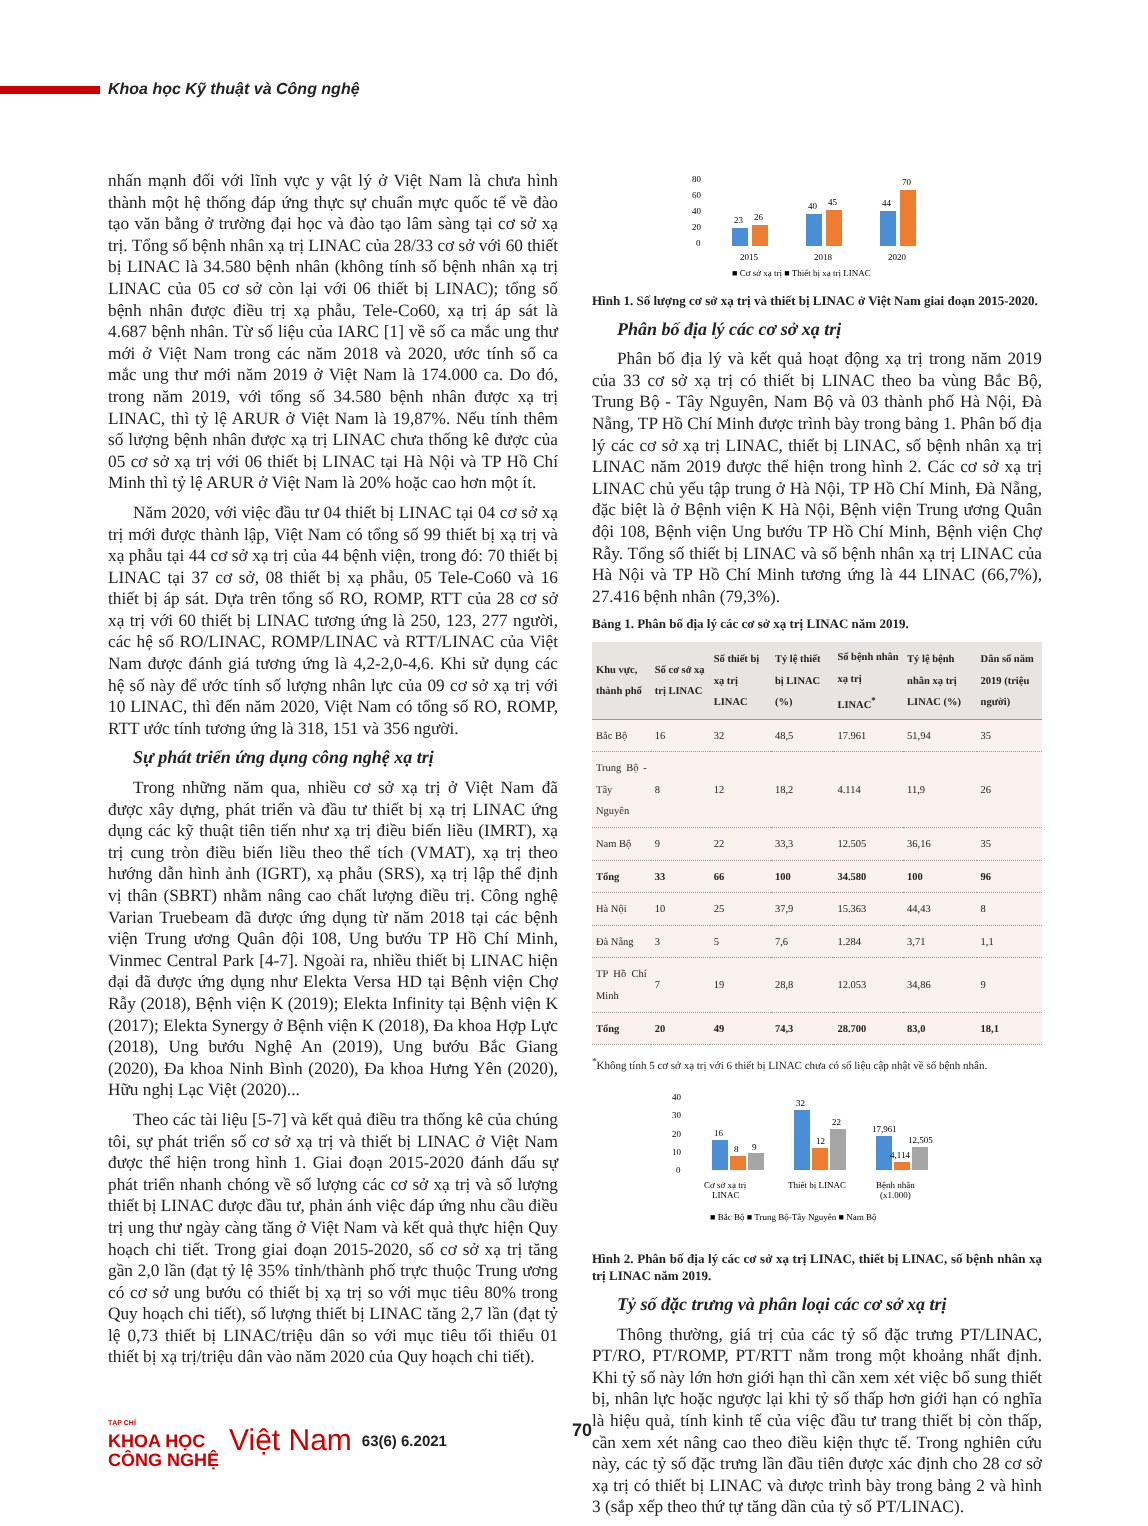Khoa học Kỹ thuật và Công nghệ
nhấn mạnh đối với lĩnh vực y vật lý ở Việt Nam là chưa hình thành một hệ thống đáp ứng thực sự chuẩn mực quốc tế về đào tạo văn bằng ở trường đại học và đào tạo lâm sàng tại cơ sở xạ trị. Tổng số bệnh nhân xạ trị LINAC của 28/33 cơ sở với 60 thiết bị LINAC là 34.580 bệnh nhân (không tính số bệnh nhân xạ trị LINAC của 05 cơ sở còn lại với 06 thiết bị LINAC); tổng số bệnh nhân được điều trị xạ phẫu, Tele-Co60, xạ trị áp sát là 4.687 bệnh nhân. Từ số liệu của IARC [1] về số ca mắc ung thư mới ở Việt Nam trong các năm 2018 và 2020, ước tính số ca mắc ung thư mới năm 2019 ở Việt Nam là 174.000 ca. Do đó, trong năm 2019, với tổng số 34.580 bệnh nhân được xạ trị LINAC, thì tỷ lệ ARUR ở Việt Nam là 19,87%. Nếu tính thêm số lượng bệnh nhân được xạ trị LINAC chưa thống kê được của 05 cơ sở xạ trị với 06 thiết bị LINAC tại Hà Nội và TP Hồ Chí Minh thì tỷ lệ ARUR ở Việt Nam là 20% hoặc cao hơn một ít.
Năm 2020, với việc đầu tư 04 thiết bị LINAC tại 04 cơ sở xạ trị mới được thành lập, Việt Nam có tổng số 99 thiết bị xạ trị và xạ phẫu tại 44 cơ sở xạ trị của 44 bệnh viện, trong đó: 70 thiết bị LINAC tại 37 cơ sở, 08 thiết bị xạ phẫu, 05 Tele-Co60 và 16 thiết bị áp sát. Dựa trên tổng số RO, ROMP, RTT của 28 cơ sở xạ trị với 60 thiết bị LINAC tương ứng là 250, 123, 277 người, các hệ số RO/LINAC, ROMP/LINAC và RTT/LINAC của Việt Nam được đánh giá tương ứng là 4,2-2,0-4,6. Khi sử dụng các hệ số này để ước tính số lượng nhân lực của 09 cơ sở xạ trị với 10 LINAC, thì đến năm 2020, Việt Nam có tổng số RO, ROMP, RTT ước tính tương ứng là 318, 151 và 356 người.
Sự phát triển ứng dụng công nghệ xạ trị
Trong những năm qua, nhiều cơ sở xạ trị ở Việt Nam đã được xây dựng, phát triển và đầu tư thiết bị xạ trị LINAC ứng dụng các kỹ thuật tiên tiến như xạ trị điều biến liều (IMRT), xạ trị cung tròn điều biến liều theo thể tích (VMAT), xạ trị theo hướng dẫn hình ảnh (IGRT), xạ phẫu (SRS), xạ trị lập thể định vị thân (SBRT) nhằm nâng cao chất lượng điều trị. Công nghệ Varian Truebeam đã được ứng dụng từ năm 2018 tại các bệnh viện Trung ương Quân đội 108, Ung bướu TP Hồ Chí Minh, Vinmec Central Park [4-7]. Ngoài ra, nhiều thiết bị LINAC hiện đại đã được ứng dụng như Elekta Versa HD tại Bệnh viện Chợ Rẫy (2018), Bệnh viện K (2019); Elekta Infinity tại Bệnh viện K (2017); Elekta Synergy ở Bệnh viện K (2018), Đa khoa Hợp Lực (2018), Ung bướu Nghệ An (2019), Ung bướu Bắc Giang (2020), Đa khoa Ninh Bình (2020), Đa khoa Hưng Yên (2020), Hữu nghị Lạc Việt (2020)...
Theo các tài liệu [5-7] và kết quả điều tra thống kê của chúng tôi, sự phát triển số cơ sở xạ trị và thiết bị LINAC ở Việt Nam được thể hiện trong hình 1. Giai đoạn 2015-2020 đánh dấu sự phát triển nhanh chóng về số lượng các cơ sở xạ trị và số lượng thiết bị LINAC được đầu tư, phản ánh việc đáp ứng nhu cầu điều trị ung thư ngày càng tăng ở Việt Nam và kết quả thực hiện Quy hoạch chi tiết. Trong giai đoạn 2015-2020, số cơ sở xạ trị tăng gần 2,0 lần (đạt tỷ lệ 35% tỉnh/thành phố trực thuộc Trung ương có cơ sở ung bướu có thiết bị xạ trị so với mục tiêu 80% trong Quy hoạch chi tiết), số lượng thiết bị LINAC tăng 2,7 lần (đạt tỷ lệ 0,73 thiết bị LINAC/triệu dân so với mục tiêu tối thiểu 01 thiết bị xạ trị/triệu dân vào năm 2020 của Quy hoạch chi tiết).
80
60
40
20
0
23
26
40
45
44
70
2015
2018
2020
■ Cơ sở xạ trị ■ Thiết bị xạ trị LINAC
Hình 1. Số lượng cơ sở xạ trị và thiết bị LINAC ở Việt Nam giai đoạn 2015-2020.
Phân bố địa lý các cơ sở xạ trị
Phân bố địa lý và kết quả hoạt động xạ trị trong năm 2019 của 33 cơ sở xạ trị có thiết bị LINAC theo ba vùng Bắc Bộ, Trung Bộ - Tây Nguyên, Nam Bộ và 03 thành phố Hà Nội, Đà Nẵng, TP Hồ Chí Minh được trình bày trong bảng 1. Phân bố địa lý các cơ sở xạ trị LINAC, thiết bị LINAC, số bệnh nhân xạ trị LINAC năm 2019 được thể hiện trong hình 2. Các cơ sở xạ trị LINAC chủ yếu tập trung ở Hà Nội, TP Hồ Chí Minh, Đà Nẵng, đặc biệt là ở Bệnh viện K Hà Nội, Bệnh viện Trung ương Quân đội 108, Bệnh viện Ung bướu TP Hồ Chí Minh, Bệnh viện Chợ Rẫy. Tổng số thiết bị LINAC và số bệnh nhân xạ trị LINAC của Hà Nội và TP Hồ Chí Minh tương ứng là 44 LINAC (66,7%), 27.416 bệnh nhân (79,3%).
Bảng 1. Phân bố địa lý các cơ sở xạ trị LINAC năm 2019.
| Khu vực, thành phố | Số cơ sở xạ trị LINAC | Số thiết bị xạ trị LINAC | Tỷ lệ thiết bị LINAC (%) | Số bệnh nhân xạ trị LINAC<sup>*</sup> | Tỷ lệ bệnh nhân xạ trị LINAC (%) | Dân số năm 2019 (triệu người) |
| --- | --- | --- | --- | --- | --- | --- |
| Bắc Bộ | 16 | 32 | 48,5 | 17.961 | 51,94 | 35 |
| Trung Bộ - Tây Nguyên | 8 | 12 | 18,2 | 4.114 | 11,9 | 26 |
| Nam Bộ | 9 | 22 | 33,3 | 12.505 | 36,16 | 35 |
| Tổng | 33 | 66 | 100 | 34.580 | 100 | 96 |
| Hà Nội | 10 | 25 | 37,9 | 15.363 | 44,43 | 8 |
| Đà Nẵng | 3 | 5 | 7,6 | 1.284 | 3,71 | 1,1 |
| TP Hồ Chí Minh | 7 | 19 | 28,8 | 12.053 | 34,86 | 9 |
| Tổng | 20 | 49 | 74,3 | 28.700 | 83,0 | 18,1 |
<sup>*</sup> Không tính 5 cơ sở xạ trị với 6 thiết bị LINAC chưa có số liệu cập nhật về số bệnh nhân.
40
30
20
10
0
16
8
9
32
12
22
17,961
4,114
12,505
Cơ sở xạ trị
LINAC
Thiết bị LINAC
Bệnh nhân
(x1.000)
■ Bắc Bộ ■ Trung Bộ-Tây Nguyên ■ Nam Bộ
Hình 2. Phân bố địa lý các cơ sở xạ trị LINAC, thiết bị LINAC, số bệnh nhân xạ trị LINAC năm 2019.
Tỷ số đặc trưng và phân loại các cơ sở xạ trị
Thông thường, giá trị của các tỷ số đặc trưng PT/LINAC, PT/RO, PT/ROMP, PT/RTT nằm trong một khoảng nhất định. Khi tỷ số này lớn hơn giới hạn thì cần xem xét việc bổ sung thiết bị, nhân lực hoặc ngược lại khi tỷ số thấp hơn giới hạn có nghĩa là hiệu quả, tính kinh tế của việc đầu tư trang thiết bị còn thấp, cần xem xét nâng cao theo điều kiện thực tế. Trong nghiên cứu này, các tỷ số đặc trưng lần đầu tiên được xác định cho 28 cơ sở xạ trị có thiết bị LINAC và được trình bày trong bảng 2 và hình 3 (sắp xếp theo thứ tự tăng dần của tỷ số PT/LINAC).
TẠP CHÍ
KHOA HỌC
CÔNG NGHỆ
Việt Nam 63(6) 6.2021
70